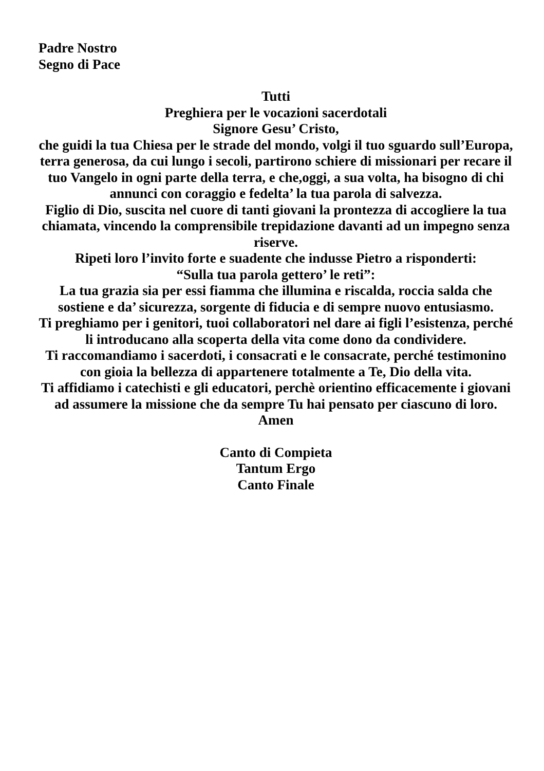Padre Nostro
Segno di Pace
Tutti
Preghiera per le vocazioni sacerdotali
Signore Gesu’ Cristo,
che guidi la tua Chiesa per le strade del mondo, volgi il tuo sguardo sull’Europa, terra generosa, da cui lungo i secoli, partirono schiere di missionari per recare il tuo Vangelo in ogni parte della terra, e che,oggi, a sua volta, ha bisogno di chi annunci con coraggio e fedelta’ la tua parola di salvezza.
Figlio di Dio, suscita nel cuore di tanti giovani la prontezza di accogliere la tua chiamata, vincendo la comprensibile trepidazione davanti ad un impegno senza riserve.
Ripeti loro l’invito forte e suadente che indusse Pietro a risponderti:
“Sulla tua parola gettero’ le reti”:
La tua grazia sia per essi fiamma che illumina e riscalda, roccia salda che sostiene e da’ sicurezza, sorgente di fiducia e di sempre nuovo entusiasmo.
Ti preghiamo per i genitori, tuoi collaboratori nel dare ai figli l’esistenza, perché li introducano alla scoperta della vita come dono da condividere.
Ti raccomandiamo i sacerdoti, i consacrati e le consacrate, perché testimonino con gioia la bellezza di appartenere totalmente a Te, Dio della vita.
Ti affidiamo i catechisti e gli educatori, perchè orientino efficacemente i giovani ad assumere la missione che da sempre Tu hai pensato per ciascuno di loro. Amen
Canto di Compieta
Tantum Ergo
Canto Finale